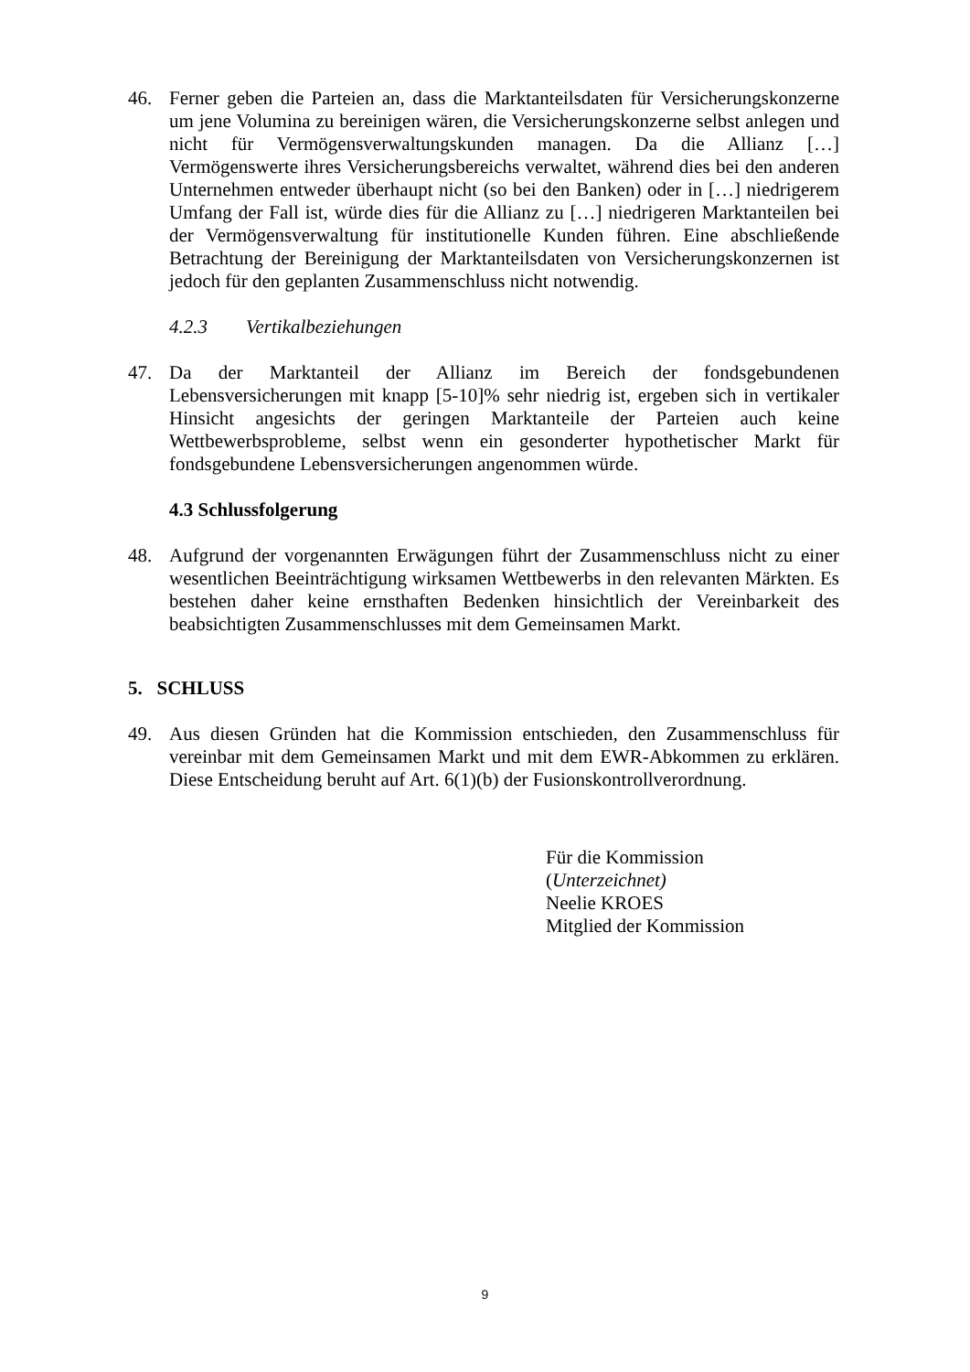46. Ferner geben die Parteien an, dass die Marktanteilsdaten für Versicherungskonzerne um jene Volumina zu bereinigen wären, die Versicherungskonzerne selbst anlegen und nicht für Vermögensverwaltungskunden managen. Da die Allianz […] Vermögenswerte ihres Versicherungsbereichs verwaltet, während dies bei den anderen Unternehmen entweder überhaupt nicht (so bei den Banken) oder in […] niedrigerem Umfang der Fall ist, würde dies für die Allianz zu […] niedrigeren Marktanteilen bei der Vermögensverwaltung für institutionelle Kunden führen. Eine abschließende Betrachtung der Bereinigung der Marktanteilsdaten von Versicherungskonzernen ist jedoch für den geplanten Zusammenschluss nicht notwendig.
4.2.3 Vertikalbeziehungen
47. Da der Marktanteil der Allianz im Bereich der fondsgebundenen Lebensversicherungen mit knapp [5-10]% sehr niedrig ist, ergeben sich in vertikaler Hinsicht angesichts der geringen Marktanteile der Parteien auch keine Wettbewerbsprobleme, selbst wenn ein gesonderter hypothetischer Markt für fondsgebundene Lebensversicherungen angenommen würde.
4.3 Schlussfolgerung
48. Aufgrund der vorgenannten Erwägungen führt der Zusammenschluss nicht zu einer wesentlichen Beeinträchtigung wirksamen Wettbewerbs in den relevanten Märkten. Es bestehen daher keine ernsthaften Bedenken hinsichtlich der Vereinbarkeit des beabsichtigten Zusammenschlusses mit dem Gemeinsamen Markt.
5. SCHLUSS
49. Aus diesen Gründen hat die Kommission entschieden, den Zusammenschluss für vereinbar mit dem Gemeinsamen Markt und mit dem EWR-Abkommen zu erklären. Diese Entscheidung beruht auf Art. 6(1)(b) der Fusionskontrollverordnung.
Für die Kommission
(Unterzeichnet)
Neelie KROES
Mitglied der Kommission
9